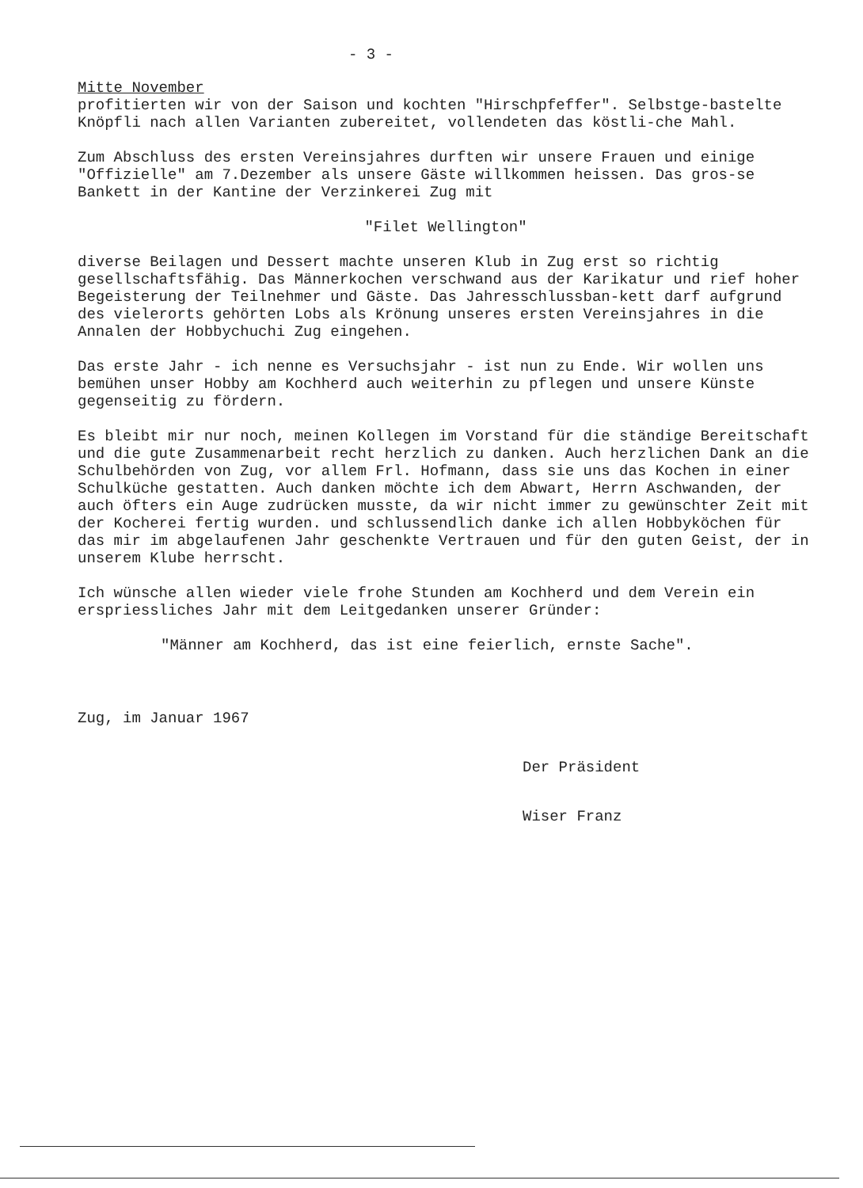- 3 -
Mitte November
profitierten wir von der Saison und kochten "Hirschpfeffer". Selbstge-bastelte Knöpfli nach allen Varianten zubereitet, vollendeten das köstli-che Mahl.
Zum Abschluss des ersten Vereinsjahres durften wir unsere Frauen und einige "Offizielle" am 7.Dezember als unsere Gäste willkommen heissen. Das gros-se Bankett in der Kantine der Verzinkerei Zug mit
"Filet Wellington"
diverse Beilagen und Dessert machte unseren Klub in Zug erst so richtig gesellschaftsfähig. Das Männerkochen verschwand aus der Karikatur und rief hoher Begeisterung der Teilnehmer und Gäste. Das Jahresschlussban-kett darf aufgrund des vielerorts gehörten Lobs als Krönung unseres ersten Vereinsjahres in die Annalen der Hobbychuchi Zug eingehen.
Das erste Jahr - ich nenne es Versuchsjahr - ist nun zu Ende. Wir wollen uns bemühen unser Hobby am Kochherd auch weiterhin zu pflegen und unsere Künste gegenseitig zu fördern.
Es bleibt mir nur noch, meinen Kollegen im Vorstand für die ständige Bereitschaft und die gute Zusammenarbeit recht herzlich zu danken. Auch herzlichen Dank an die Schulbehörden von Zug, vor allem Frl. Hofmann, dass sie uns das Kochen in einer Schulküche gestatten. Auch danken möchte ich dem Abwart, Herrn Aschwanden, der auch öfters ein Auge zudrücken musste, da wir nicht immer zu gewünschter Zeit mit der Kocherei fertig wurden. und schlussendlich danke ich allen Hobbyköchen für das mir im abgelaufenen Jahr geschenkte Vertrauen und für den guten Geist, der in unserem Klube herrscht.
Ich wünsche allen wieder viele frohe Stunden am Kochherd und dem Verein ein erspriessliches Jahr mit dem Leitgedanken unserer Gründer:
"Männer am Kochherd, das ist eine feierlich, ernste Sache".
Zug, im Januar 1967
Der Präsident
Wiser Franz